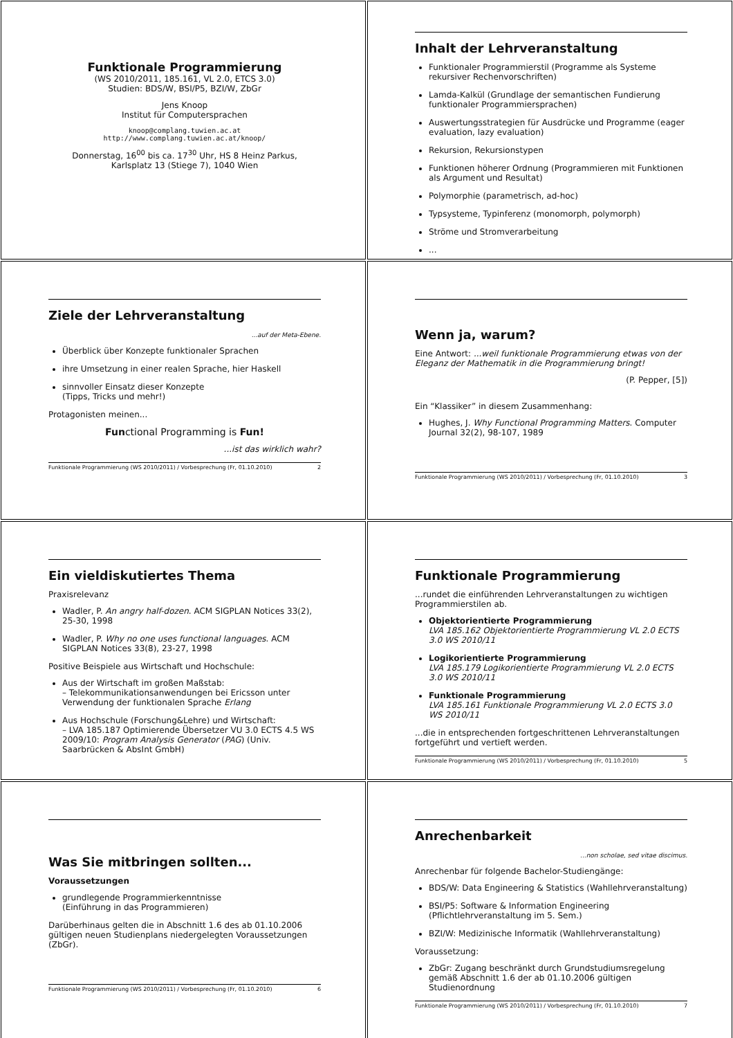Funktionale Programmierung
(WS 2010/2011, 185.161, VL 2.0, ETCS 3.0)
Studien: BDS/W, BSI/P5, BZI/W, ZbGr
Jens Knoop
Institut für Computersprachen
knoop@complang.tuwien.ac.at
http://www.complang.tuwien.ac.at/knoop/
Donnerstag, 16<sup>00</sup> bis ca. 17<sup>30</sup> Uhr, HS 8 Heinz Parkus,
Karlsplatz 13 (Stiege 7), 1040 Wien
Inhalt der Lehrveranstaltung
Funktionaler Programmierstil (Programme als Systeme rekursiver Rechenvorschriften)
Lamda-Kalkül (Grundlage der semantischen Fundierung funktionaler Programmiersprachen)
Auswertungsstrategien für Ausdrücke und Programme (eager evaluation, lazy evaluation)
Rekursion, Rekursionstypen
Funktionen höherer Ordnung (Programmieren mit Funktionen als Argument und Resultat)
Polymorphie (parametrisch, ad-hoc)
Typsysteme, Typinferenz (monomorph, polymorph)
Ströme und Stromverarbeitung
...
Ziele der Lehrveranstaltung
...auf der Meta-Ebene.
Überblick über Konzepte funktionaler Sprachen
ihre Umsetzung in einer realen Sprache, hier Haskell
sinnvoller Einsatz dieser Konzepte
(Tipps, Tricks und mehr!)
Protagonisten meinen...
Functional Programming is Fun!
...ist das wirklich wahr?
Funktionale Programmierung (WS 2010/2011) / Vorbesprechung (Fr, 01.10.2010) 2
Wenn ja, warum?
Eine Antwort: ...weil funktionale Programmierung etwas von der Eleganz der Mathematik in die Programmierung bringt!
(P. Pepper, [5])
Ein “Klassiker” in diesem Zusammenhang:
Hughes, J. Why Functional Programming Matters. Computer Journal 32(2), 98-107, 1989
Funktionale Programmierung (WS 2010/2011) / Vorbesprechung (Fr, 01.10.2010) 3
Ein vieldiskutiertes Thema
Praxisrelevanz
Wadler, P. An angry half-dozen. ACM SIGPLAN Notices 33(2), 25-30, 1998
Wadler, P. Why no one uses functional languages. ACM SIGPLAN Notices 33(8), 23-27, 1998
Positive Beispiele aus Wirtschaft und Hochschule:
Aus der Wirtschaft im großen Maßstab:
– Telekommunikationsanwendungen bei Ericsson unter Verwendung der funktionalen Sprache Erlang
Aus Hochschule (Forschung&Lehre) und Wirtschaft:
– LVA 185.187 Optimierende Übersetzer VU 3.0 ECTS 4.5 WS 2009/10: Program Analysis Generator (PAG) (Univ. Saarbrücken & AbsInt GmbH)
Funktionale Programmierung
...rundet die einführenden Lehrveranstaltungen zu wichtigen Programmierstilen ab.
Objektorientierte Programmierung
LVA 185.162 Objektorientierte Programmierung VL 2.0 ECTS 3.0 WS 2010/11
Logikorientierte Programmierung
LVA 185.179 Logikorientierte Programmierung VL 2.0 ECTS 3.0 WS 2010/11
Funktionale Programmierung
LVA 185.161 Funktionale Programmierung VL 2.0 ECTS 3.0 WS 2010/11
...die in entsprechenden fortgeschrittenen Lehrveranstaltungen fortgeführt und vertieft werden.
Funktionale Programmierung (WS 2010/2011) / Vorbesprechung (Fr, 01.10.2010) 5
Was Sie mitbringen sollten...
Voraussetzungen
grundlegende Programmierkenntnisse
(Einführung in das Programmieren)
Darüberhinaus gelten die in Abschnitt 1.6 des ab 01.10.2006 gültigen neuen Studienplans niedergelegten Voraussetzungen (ZbGr).
Funktionale Programmierung (WS 2010/2011) / Vorbesprechung (Fr, 01.10.2010) 6
Anrechenbarkeit
...non scholae, sed vitae discimus.
Anrechenbar für folgende Bachelor-Studiengänge:
BDS/W: Data Engineering & Statistics (Wahllehrveranstaltung)
BSI/P5: Software & Information Engineering (Pflichtlehrveranstaltung im 5. Sem.)
BZI/W: Medizinische Informatik (Wahllehrveranstaltung)
Voraussetzung:
ZbGr: Zugang beschränkt durch Grundstudiumsregelung gemäß Abschnitt 1.6 der ab 01.10.2006 gültigen Studienordnung
Funktionale Programmierung (WS 2010/2011) / Vorbesprechung (Fr, 01.10.2010) 7